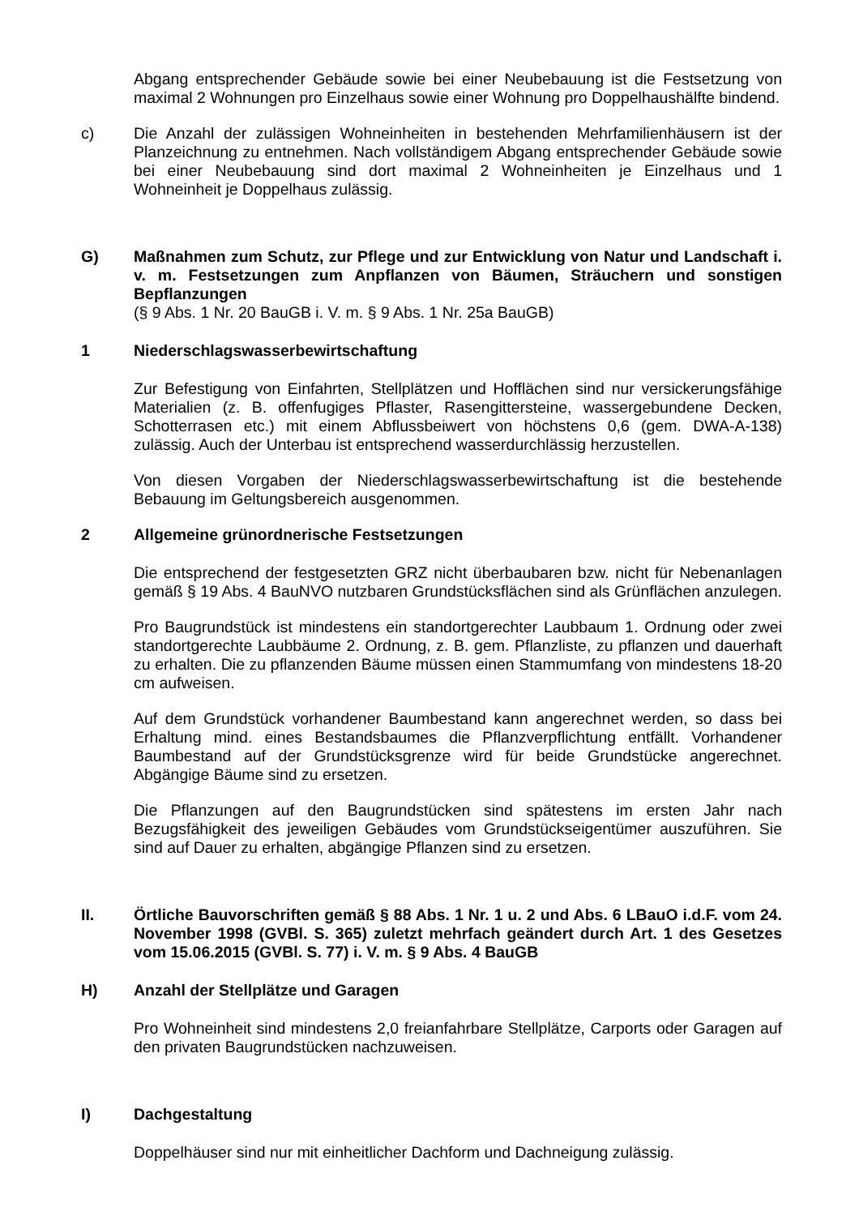Abgang entsprechender Gebäude sowie bei einer Neubebauung ist die Festsetzung von maximal 2 Wohnungen pro Einzelhaus sowie einer Wohnung pro Doppelhaushälfte bindend.
c) Die Anzahl der zulässigen Wohneinheiten in bestehenden Mehrfamilienhäusern ist der Planzeichnung zu entnehmen. Nach vollständigem Abgang entsprechender Gebäude sowie bei einer Neubebauung sind dort maximal 2 Wohneinheiten je Einzelhaus und 1 Wohneinheit je Doppelhaus zulässig.
G) Maßnahmen zum Schutz, zur Pflege und zur Entwicklung von Natur und Landschaft i. v. m. Festsetzungen zum Anpflanzen von Bäumen, Sträuchern und sonstigen Bepflanzungen
(§ 9 Abs. 1 Nr. 20 BauGB i. V. m. § 9 Abs. 1 Nr. 25a BauGB)
1 Niederschlagswasserbewirtschaftung
Zur Befestigung von Einfahrten, Stellplätzen und Hofflächen sind nur versickerungsfähige Materialien (z. B. offenfugiges Pflaster, Rasengittersteine, wassergebundene Decken, Schotterrasen etc.) mit einem Abflussbeiwert von höchstens 0,6 (gem. DWA-A-138) zulässig. Auch der Unterbau ist entsprechend wasserdurchlässig herzustellen.
Von diesen Vorgaben der Niederschlagswasserbewirtschaftung ist die bestehende Bebauung im Geltungsbereich ausgenommen.
2 Allgemeine grünordnerische Festsetzungen
Die entsprechend der festgesetzten GRZ nicht überbaubaren bzw. nicht für Nebenanlagen gemäß § 19 Abs. 4 BauNVO nutzbaren Grundstücksflächen sind als Grünflächen anzulegen.
Pro Baugrundstück ist mindestens ein standortgerechter Laubbaum 1. Ordnung oder zwei standortgerechte Laubbäume 2. Ordnung, z. B. gem. Pflanzliste, zu pflanzen und dauerhaft zu erhalten. Die zu pflanzenden Bäume müssen einen Stammumfang von mindestens 18-20 cm aufweisen.
Auf dem Grundstück vorhandener Baumbestand kann angerechnet werden, so dass bei Erhaltung mind. eines Bestandsbaumes die Pflanzverpflichtung entfällt. Vorhandener Baumbestand auf der Grundstücksgrenze wird für beide Grundstücke angerechnet. Abgängige Bäume sind zu ersetzen.
Die Pflanzungen auf den Baugrundstücken sind spätestens im ersten Jahr nach Bezugsfähigkeit des jeweiligen Gebäudes vom Grundstückseigentümer auszuführen. Sie sind auf Dauer zu erhalten, abgängige Pflanzen sind zu ersetzen.
II. Örtliche Bauvorschriften gemäß § 88 Abs. 1 Nr. 1 u. 2 und Abs. 6 LBauO i.d.F. vom 24. November 1998 (GVBl. S. 365) zuletzt mehrfach geändert durch Art. 1 des Gesetzes vom 15.06.2015 (GVBl. S. 77) i. V. m. § 9 Abs. 4 BauGB
H) Anzahl der Stellplätze und Garagen
Pro Wohneinheit sind mindestens 2,0 freianfahrbare Stellplätze, Carports oder Garagen auf den privaten Baugrundstücken nachzuweisen.
I) Dachgestaltung
Doppelhäuser sind nur mit einheitlicher Dachform und Dachneigung zulässig.